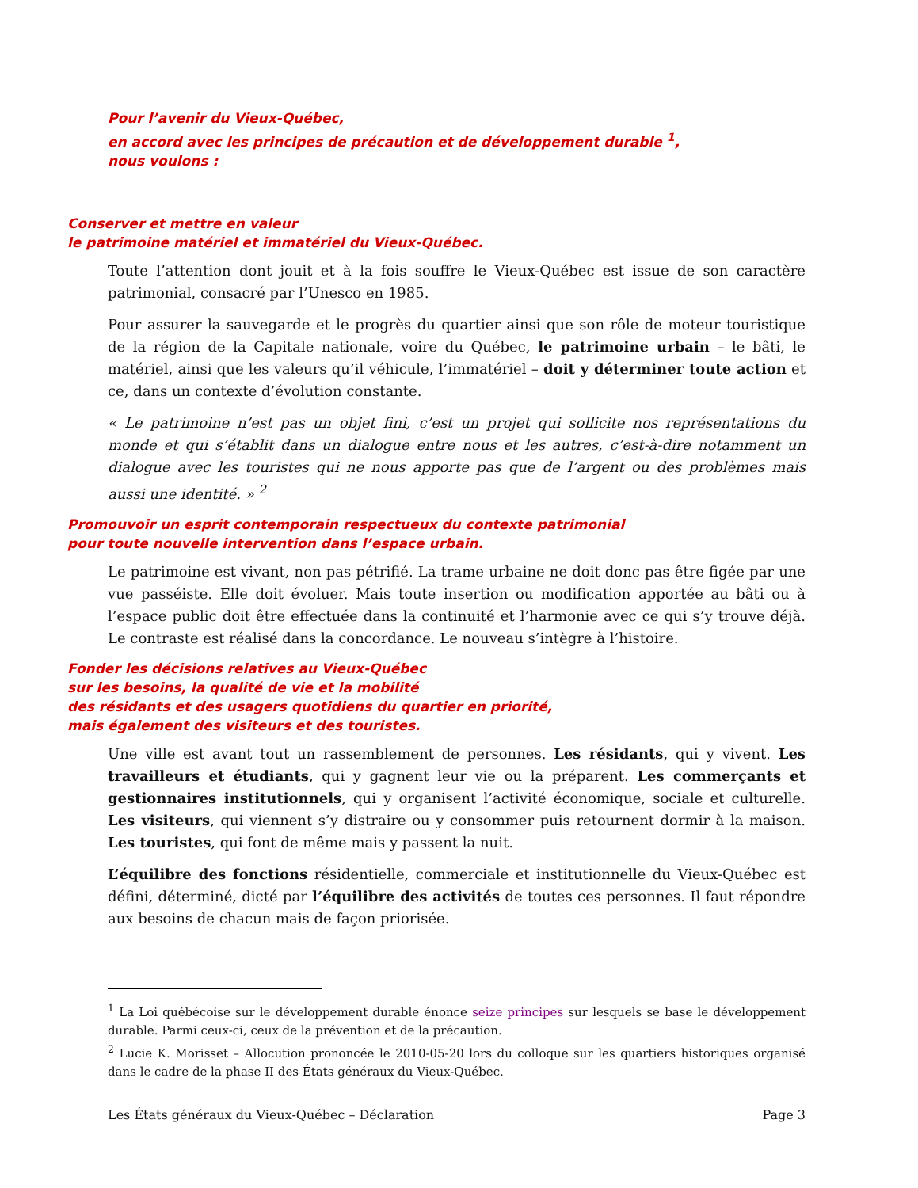Pour l’avenir du Vieux-Québec,
en accord avec les principes de précaution et de développement durable <sup>1</sup>,
nous voulons :
Conserver et mettre en valeur
le patrimoine matériel et immatériel du Vieux-Québec.
Toute l’attention dont jouit et à la fois souffre le Vieux-Québec est issue de son caractère patrimonial, consacré par l’Unesco en 1985.
Pour assurer la sauvegarde et le progrès du quartier ainsi que son rôle de moteur touristique de la région de la Capitale nationale, voire du Québec, le patrimoine urbain – le bâti, le matériel, ainsi que les valeurs qu’il véhicule, l’immatériel – doit y déterminer toute action et ce, dans un contexte d’évolution constante.
« Le patrimoine n’est pas un objet fini, c’est un projet qui sollicite nos représentations du monde et qui s’établit dans un dialogue entre nous et les autres, c’est-à-dire notamment un dialogue avec les touristes qui ne nous apporte pas que de l’argent ou des problèmes mais aussi une identité. » <sup>2</sup>
Promouvoir un esprit contemporain respectueux du contexte patrimonial
pour toute nouvelle intervention dans l’espace urbain.
Le patrimoine est vivant, non pas pétrifié. La trame urbaine ne doit donc pas être figée par une vue passéiste. Elle doit évoluer. Mais toute insertion ou modification apportée au bâti ou à l’espace public doit être effectuée dans la continuité et l’harmonie avec ce qui s’y trouve déjà. Le contraste est réalisé dans la concordance. Le nouveau s’intègre à l’histoire.
Fonder les décisions relatives au Vieux-Québec
sur les besoins, la qualité de vie et la mobilité
des résidants et des usagers quotidiens du quartier en priorité,
mais également des visiteurs et des touristes.
Une ville est avant tout un rassemblement de personnes. Les résidants, qui y vivent. Les travailleurs et étudiants, qui y gagnent leur vie ou la préparent. Les commerçants et gestionnaires institutionnels, qui y organisent l’activité économique, sociale et culturelle. Les visiteurs, qui viennent s’y distraire ou y consommer puis retournent dormir à la maison. Les touristes, qui font de même mais y passent la nuit.
L’équilibre des fonctions résidentielle, commerciale et institutionnelle du Vieux-Québec est défini, déterminé, dicté par l’équilibre des activités de toutes ces personnes. Il faut répondre aux besoins de chacun mais de façon priorisée.
<sup>1</sup> La Loi québécoise sur le développement durable énonce seize principes sur lesquels se base le développement durable. Parmi ceux-ci, ceux de la prévention et de la précaution.
<sup>2</sup> Lucie K. Morisset – Allocution prononcée le 2010-05-20 lors du colloque sur les quartiers historiques organisé dans le cadre de la phase II des États généraux du Vieux-Québec.
Les États généraux du Vieux-Québec – Déclaration Page 3